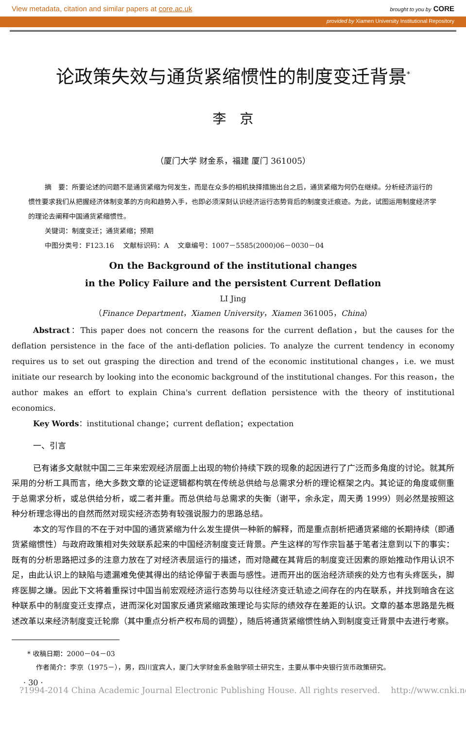View metadata, citation and similar papers at core.ac.uk brought to you by CORE
provided by Xiamen University Institutional Repository
论政策失效与通货紧缩惯性的制度变迁背景<sup>*</sup>
李　京
（厦门大学 财金系，福建 厦门 361005）
摘　要：所要论述的问题不是通货紧缩为何发生，而是在众多的相机抉择措施出台之后，通货紧缩为何仍在继续。分析经济运行的惯性要求我们从把握经济体制变革的方向和趋势入手，也即必须深刻认识经济运行态势背后的制度变迁痕迹。为此，试图运用制度经济学的理论去阐释中国通货紧缩惯性。
关键词：制度变迁；通货紧缩；预期
中图分类号：F123.16　 文献标识码：A　 文章编号：1007－5585(2000)06－0030－04
On the Background of the institutional changes
in the Policy Failure and the persistent Current Deflation
LI Jing
（Finance Department，Xiamen University，Xiamen 361005，China）
Abstract：This paper does not concern the reasons for the current deflation，but the causes for the deflation persistence in the face of the anti-deflation policies. To analyze the current tendency in economy requires us to set out grasping the direction and trend of the economic institutional changes，i.e. we must initiate our research by looking into the economic background of the institutional changes. For this reason，the author makes an effort to explain China's current deflation persistence with the theory of institutional economics.
Key Words：institutional change；current deflation；expectation
一、引言
已有诸多文献就中国二三年来宏观经济层面上出现的物价持续下跌的现象的起因进行了广泛而多角度的讨论。就其所采用的分析工具而言，绝大多数文章的论证逻辑都构筑在传统总供给与总需求分析的理论框架之内。其论证的角度或侧重于总需求分析，或总供给分析，或二者并重。而总供给与总需求的失衡（谢平，余永定，周天勇 1999）则必然是按照这种分析理念得出的自然而然对现实经济态势有较强说服力的思路总结。
本文的写作目的不在于对中国的通货紧缩为什么发生提供一种新的解释，而是重点剖析把通货紧缩的长期持续（即通货紧缩惯性）与政府政策相对失效联系起来的中国经济制度变迁背景。产生这样的写作宗旨基于笔者注意到以下的事实：既有的分析思路把过多的注意力放在了对经济表层运行的描述，而对隐藏在其背后的制度变迁因素的原始推动作用认识不足，由此认识上的缺陷与遗漏难免使其得出的结论停留于表面与感性。进而开出的医治经济顽疾的处方也有头疼医头，脚疼医脚之嫌。因此下文将着重探讨中国当前宏观经济运行态势与以往经济变迁轨迹之间存在的内在联系，并找到暗含在这种联系中的制度变迁支撑点，进而深化对国家反通货紧缩政策理论与实际的绩效存在差距的认识。文章的基本思路是先概述改革以来经济制度变迁轮廓（其中重点分析产权布局的调整），随后将通货紧缩惯性纳入到制度变迁背景中去进行考察。
* 收稿日期：2000－04－03
作者简介：李京（1975－），男，四川宜宾人，厦门大学财金系金融学硕士研究生，主要从事中央银行货币政策研究。
· 30 ·
?1994-2014 China Academic Journal Electronic Publishing House. All rights reserved.　 http://www.cnki.net